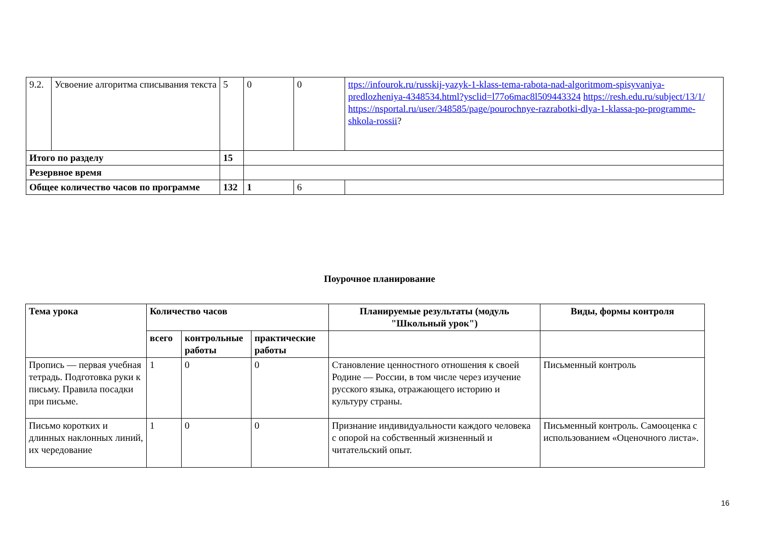| 9.2. | Усвоение алгоритма списывания текста | 5 | 0 | 0 | ttps://infourok.ru/russkij-yazyk-1-klass-tema-rabota-nad-algoritmom-spisyvaniya-predlozheniya-4348534.html?ysclid=l77o6mac8l509443324 https://resh.edu.ru/subject/13/1/ https://nsportal.ru/user/348585/page/pourochnye-razrabotki-dlya-1-klassa-po-programme-shkola-rossii ? |
| Итого по разделу | | 15 | | | |
| Резервное время | | | | | |
| Общее количество часов по программе | | 132 | 1 | 6 | |
Поурочное планирование
| Тема урока | Количество часов | | | Планируемые результаты (модуль "Школьный урок") | Виды, формы контроля |
| --- | --- | --- | --- | --- | --- |
| | всего | контрольные работы | практические работы | | |
| Пропись — первая учебная тетрадь. Подготовка руки к письму. Правила посадки при письме. | 1 | 0 | 0 | Становление ценностного отношения к своей Родине — России, в том числе через изучение русского языка, отражающего историю и культуру страны. | Письменный контроль |
| Письмо коротких и длинных наклонных линий, их чередование | 1 | 0 | 0 | Признание индивидуальности каждого человека с опорой на собственный жизненный и читательский опыт. | Письменный контроль. Самооценка с использованием «Оценочного листа». |
16